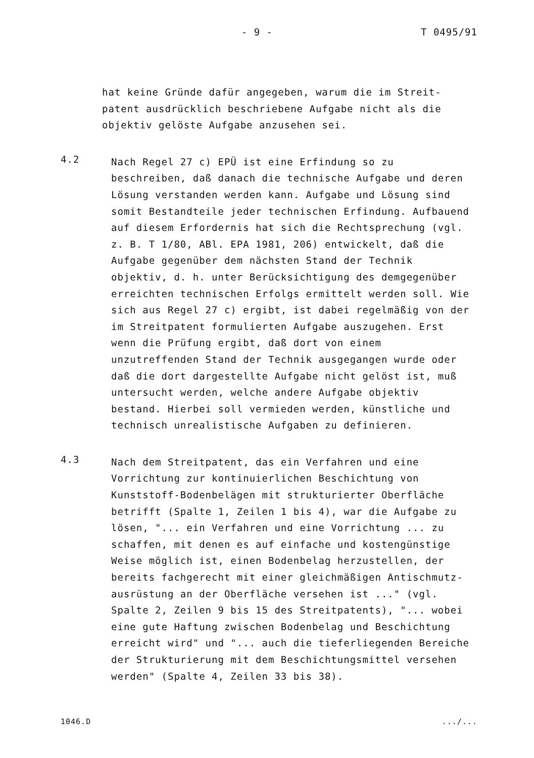- 9 - T 0495/91
hat keine Gründe dafür angegeben, warum die im Streit-
patent ausdrücklich beschriebene Aufgabe nicht als die
objektiv gelöste Aufgabe anzusehen sei.
4.2
Nach Regel 27 c) EPÜ ist eine Erfindung so zu
beschreiben, daß danach die technische Aufgabe und deren
Lösung verstanden werden kann. Aufgabe und Lösung sind
somit Bestandteile jeder technischen Erfindung. Aufbauend
auf diesem Erfordernis hat sich die Rechtsprechung (vgl.
z. B. T 1/80, ABl. EPA 1981, 206) entwickelt, daß die
Aufgabe gegenüber dem nächsten Stand der Technik
objektiv, d. h. unter Berücksichtigung des demgegenüber
erreichten technischen Erfolgs ermittelt werden soll. Wie
sich aus Regel 27 c) ergibt, ist dabei regelmäßig von der
im Streitpatent formulierten Aufgabe auszugehen. Erst
wenn die Prüfung ergibt, daß dort von einem
unzutreffenden Stand der Technik ausgegangen wurde oder
daß die dort dargestellte Aufgabe nicht gelöst ist, muß
untersucht werden, welche andere Aufgabe objektiv
bestand. Hierbei soll vermieden werden, künstliche und
technisch unrealistische Aufgaben zu definieren.
4.3
Nach dem Streitpatent, das ein Verfahren und eine
Vorrichtung zur kontinuierlichen Beschichtung von
Kunststoff-Bodenbelägen mit strukturierter Oberfläche
betrifft (Spalte 1, Zeilen 1 bis 4), war die Aufgabe zu
lösen, "... ein Verfahren und eine Vorrichtung ... zu
schaffen, mit denen es auf einfache und kostengünstige
Weise möglich ist, einen Bodenbelag herzustellen, der
bereits fachgerecht mit einer gleichmäßigen Antischmutz-
ausrüstung an der Oberfläche versehen ist ..." (vgl.
Spalte 2, Zeilen 9 bis 15 des Streitpatents), "... wobei
eine gute Haftung zwischen Bodenbelag und Beschichtung
erreicht wird" und "... auch die tieferliegenden Bereiche
der Strukturierung mit dem Beschichtungsmittel versehen
werden" (Spalte 4, Zeilen 33 bis 38).
1046.D.../...